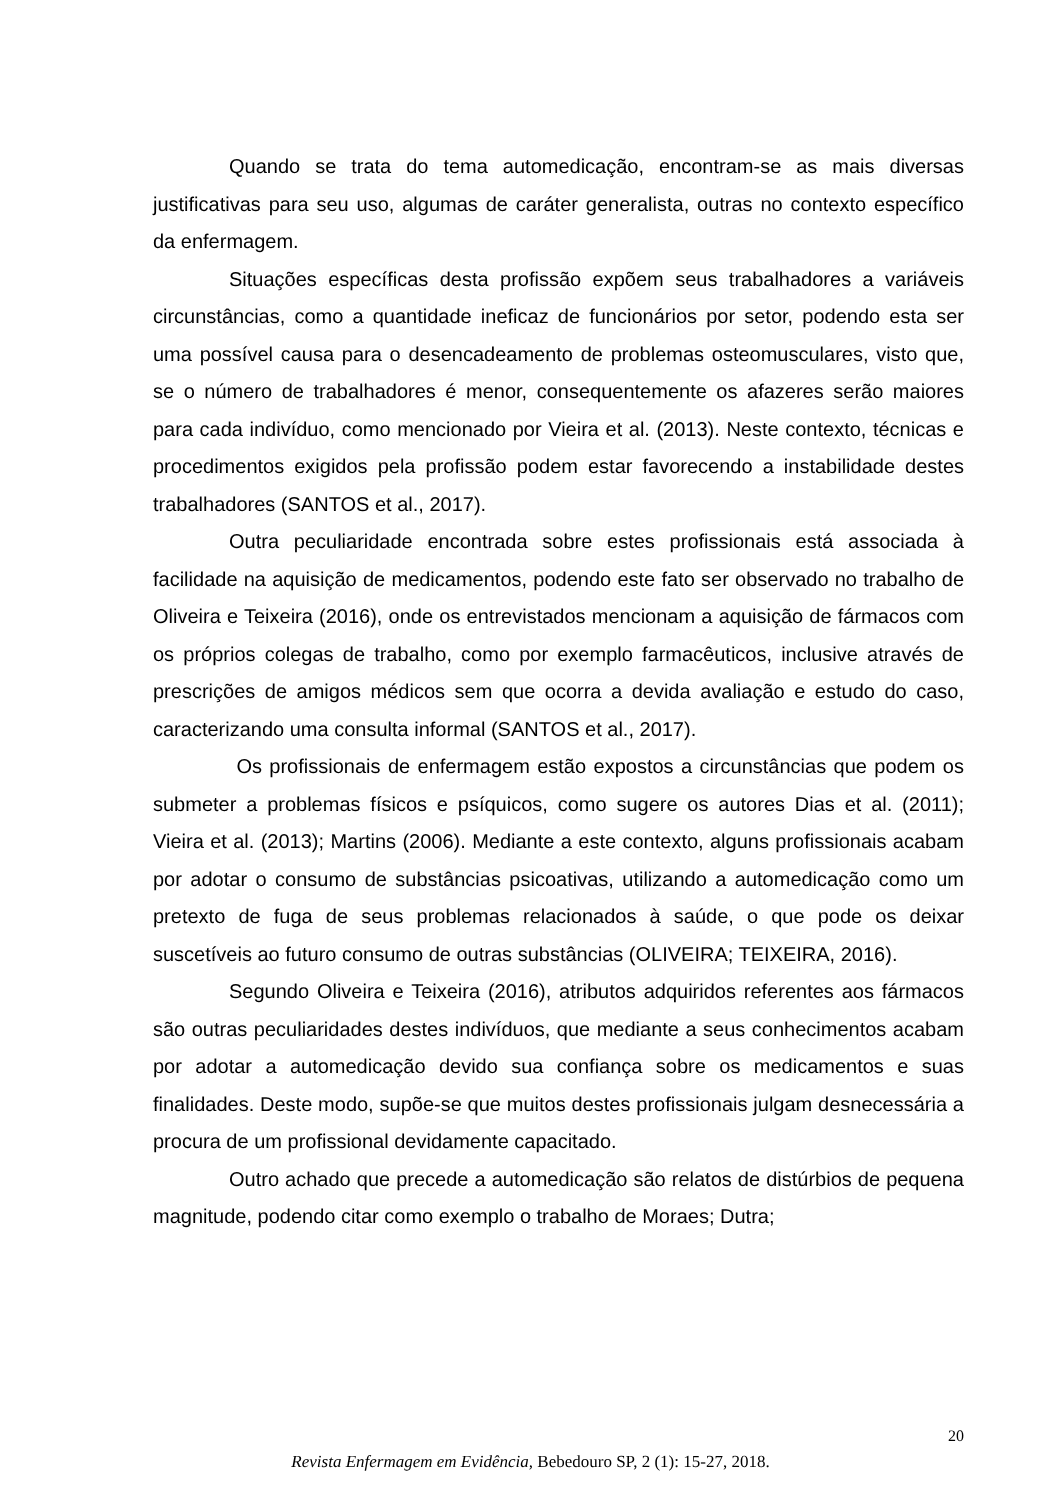Quando se trata do tema automedicação, encontram-se as mais diversas justificativas para seu uso, algumas de caráter generalista, outras no contexto específico da enfermagem.
Situações específicas desta profissão expõem seus trabalhadores a variáveis circunstâncias, como a quantidade ineficaz de funcionários por setor, podendo esta ser uma possível causa para o desencadeamento de problemas osteomusculares, visto que, se o número de trabalhadores é menor, consequentemente os afazeres serão maiores para cada indivíduo, como mencionado por Vieira et al. (2013). Neste contexto, técnicas e procedimentos exigidos pela profissão podem estar favorecendo a instabilidade destes trabalhadores (SANTOS et al., 2017).
Outra peculiaridade encontrada sobre estes profissionais está associada à facilidade na aquisição de medicamentos, podendo este fato ser observado no trabalho de Oliveira e Teixeira (2016), onde os entrevistados mencionam a aquisição de fármacos com os próprios colegas de trabalho, como por exemplo farmacêuticos, inclusive através de prescrições de amigos médicos sem que ocorra a devida avaliação e estudo do caso, caracterizando uma consulta informal (SANTOS et al., 2017).
Os profissionais de enfermagem estão expostos a circunstâncias que podem os submeter a problemas físicos e psíquicos, como sugere os autores Dias et al. (2011); Vieira et al. (2013); Martins (2006). Mediante a este contexto, alguns profissionais acabam por adotar o consumo de substâncias psicoativas, utilizando a automedicação como um pretexto de fuga de seus problemas relacionados à saúde, o que pode os deixar suscetíveis ao futuro consumo de outras substâncias (OLIVEIRA; TEIXEIRA, 2016).
Segundo Oliveira e Teixeira (2016), atributos adquiridos referentes aos fármacos são outras peculiaridades destes indivíduos, que mediante a seus conhecimentos acabam por adotar a automedicação devido sua confiança sobre os medicamentos e suas finalidades. Deste modo, supõe-se que muitos destes profissionais julgam desnecessária a procura de um profissional devidamente capacitado.
Outro achado que precede a automedicação são relatos de distúrbios de pequena magnitude, podendo citar como exemplo o trabalho de Moraes; Dutra;
20
Revista Enfermagem em Evidência, Bebedouro SP, 2 (1): 15-27, 2018.